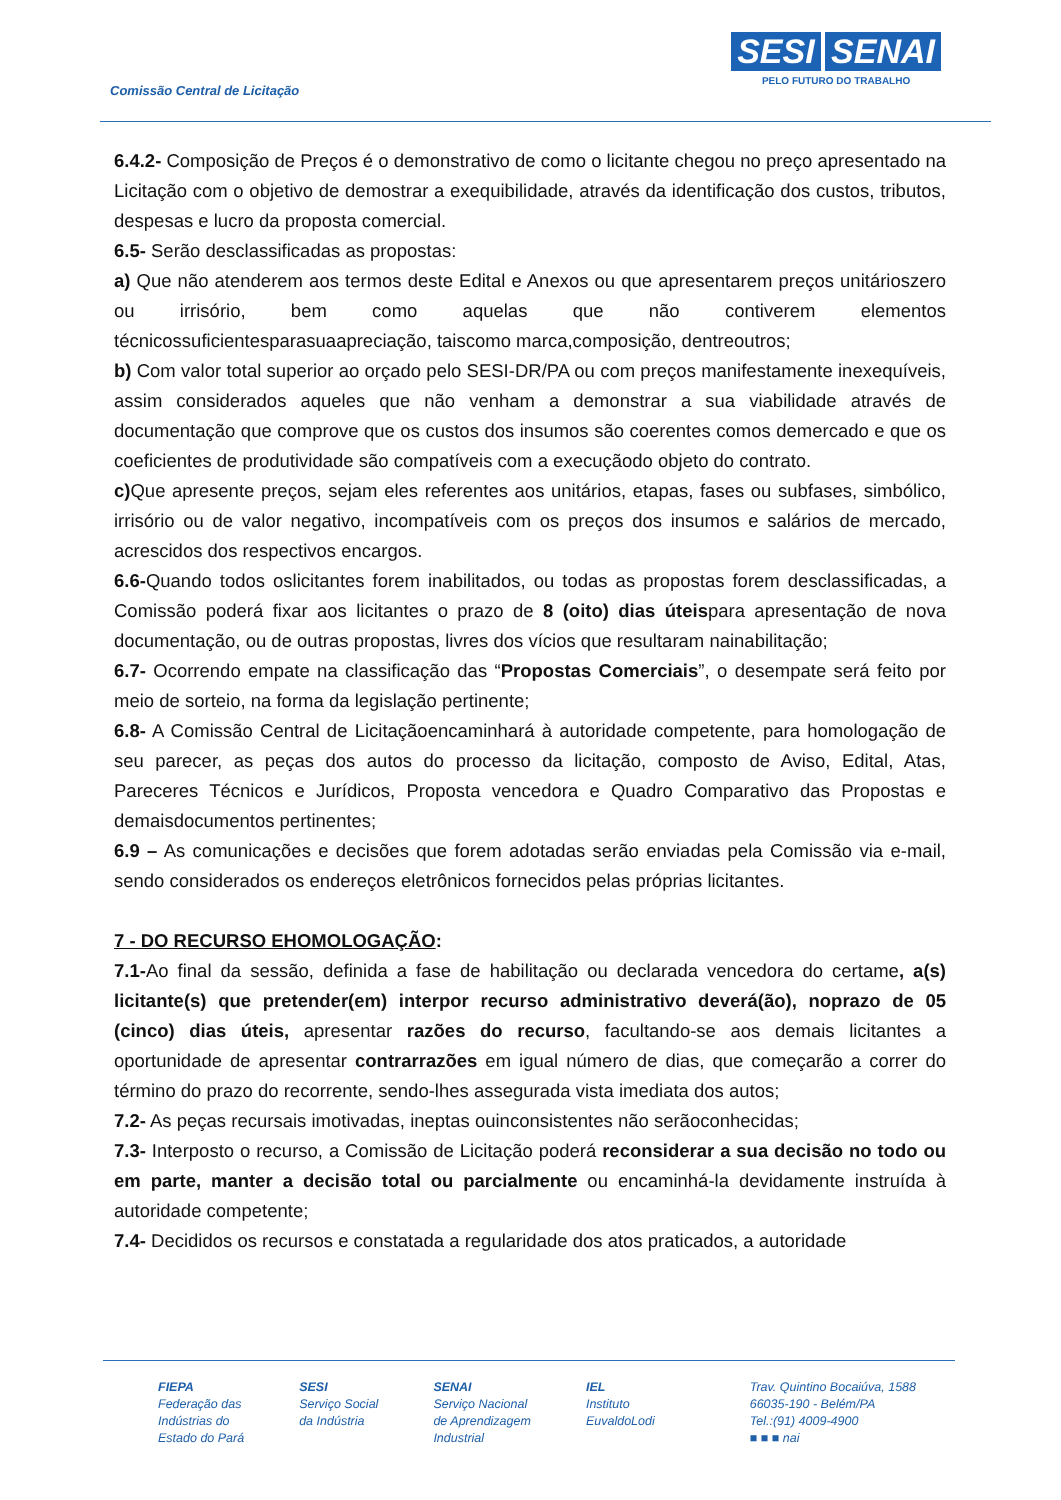Comissão Central de Licitação
SESI SENAI
PELO FUTURO DO TRABALHO
6.4.2- Composição de Preços é o demonstrativo de como o licitante chegou no preço apresentado na Licitação com o objetivo de demostrar a exequibilidade, através da identificação dos custos, tributos, despesas e lucro da proposta comercial.
6.5- Serão desclassificadas as propostas:
a) Que não atenderem aos termos deste Edital e Anexos ou que apresentarem preços unitárioszero ou irrisório, bem como aquelas que não contiverem elementos técnicossuficientesparasuaapreciação, taiscomo marca,composição, dentreoutros;
b) Com valor total superior ao orçado pelo SESI-DR/PA ou com preços manifestamente inexequíveis, assim considerados aqueles que não venham a demonstrar a sua viabilidade através de documentação que comprove que os custos dos insumos são coerentes comos demercado e que os coeficientes de produtividade são compatíveis com a execuçãodo objeto do contrato.
c) Que apresente preços, sejam eles referentes aos unitários, etapas, fases ou subfases, simbólico, irrisório ou de valor negativo, incompatíveis com os preços dos insumos e salários de mercado, acrescidos dos respectivos encargos.
6.6-Quando todos oslicitantes forem inabilitados, ou todas as propostas forem desclassificadas, a Comissão poderá fixar aos licitantes o prazo de 8 (oito) dias úteispara apresentação de nova documentação, ou de outras propostas, livres dos vícios que resultaram nainabilitação;
6.7- Ocorrendo empate na classificação das “Propostas Comerciais”, o desempate será feito por meio de sorteio, na forma da legislação pertinente;
6.8- A Comissão Central de Licitaçãoencaminhará à autoridade competente, para homologação de seu parecer, as peças dos autos do processo da licitação, composto de Aviso, Edital, Atas, Pareceres Técnicos e Jurídicos, Proposta vencedora e Quadro Comparativo das Propostas e demaisdocumentos pertinentes;
6.9 – As comunicações e decisões que forem adotadas serão enviadas pela Comissão via e-mail, sendo considerados os endereços eletrônicos fornecidos pelas próprias licitantes.
7 - DO RECURSO EHOMOLOGAÇÃO:
7.1-Ao final da sessão, definida a fase de habilitação ou declarada vencedora do certame, a(s) licitante(s) que pretender(em) interpor recurso administrativo deverá(ão), noprazo de 05 (cinco) dias úteis, apresentar razões do recurso, facultando-se aos demais licitantes a oportunidade de apresentar contrarrazões em igual número de dias, que começarão a correr do término do prazo do recorrente, sendo-lhes assegurada vista imediata dos autos;
7.2- As peças recursais imotivadas, ineptas ouinconsistentes não serãoconhecidas;
7.3- Interposto o recurso, a Comissão de Licitação poderá reconsiderar a sua decisão no todo ou em parte, manter a decisão total ou parcialmente ou encaminhá-la devidamente instruída à autoridade competente;
7.4- Decididos os recursos e constatada a regularidade dos atos praticados, a autoridade
FIEPA
Federação das
Indústrias do
Estado do Pará
SESI
Serviço Social
da Indústria
SENAI
Serviço Nacional
de Aprendizagem
Industrial
IEL
Instituto
EuvaldoLodi
Trav. Quintino Bocaiúva, 1588
66035-190 - Belém/PA
Tel.:(91) 4009-4900
■ ■ ■ nai